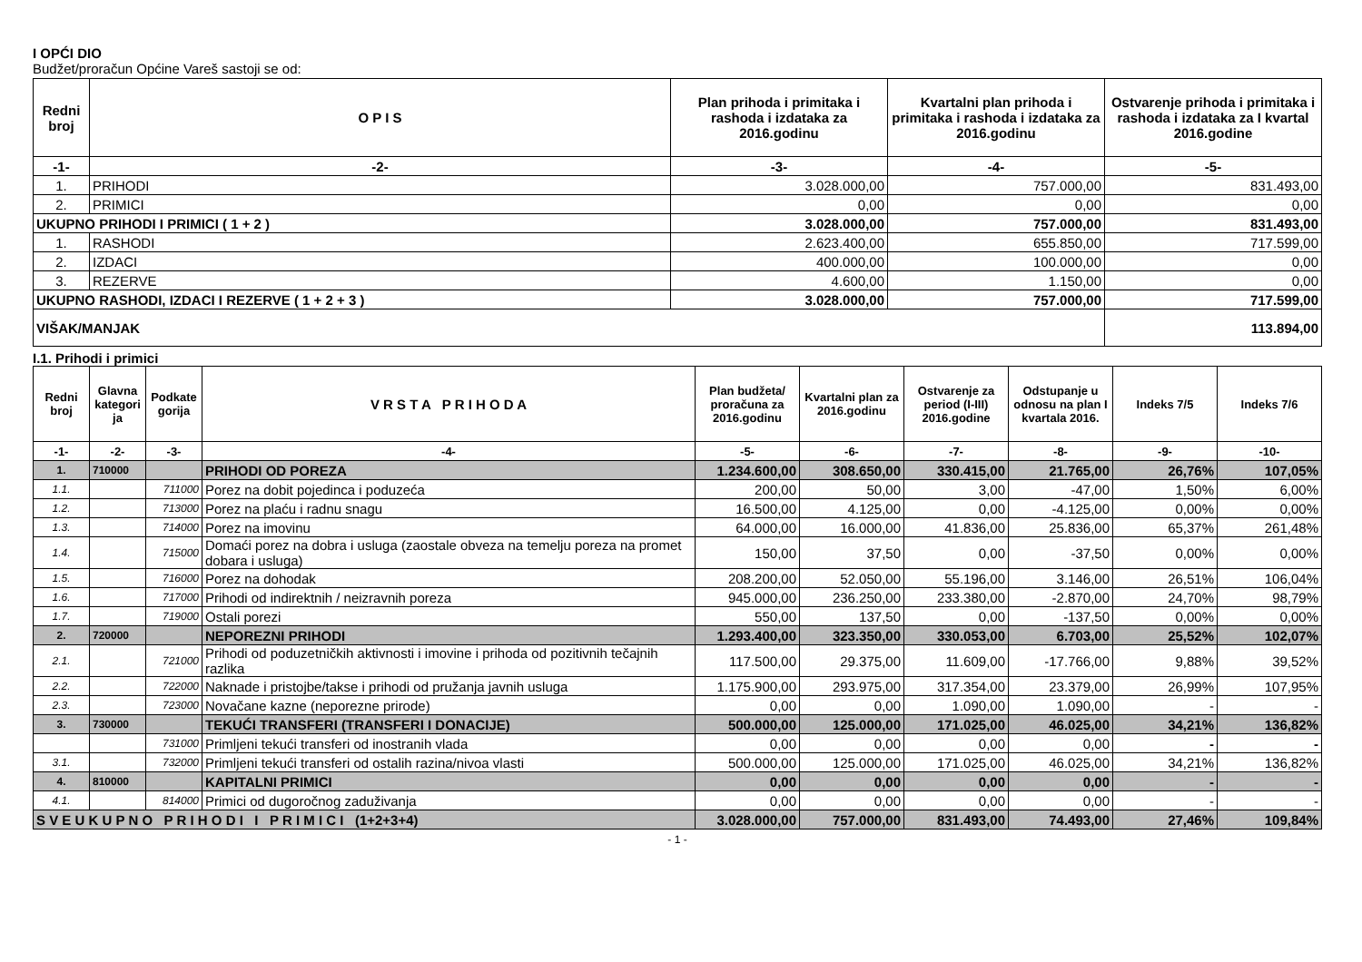I OPĆI DIO
Budžet/proračun Općine Vareš sastoji se od:
| Redni broj | O P I S | Plan prihoda i primitaka i rashoda i izdataka za 2016.godinu | Kvartalni plan prihoda i primitaka i rashoda i izdataka za 2016.godinu | Ostvarenje prihoda i primitaka i rashoda i izdataka za I kvartal 2016.godine |
| --- | --- | --- | --- | --- |
| -1- | -2- | -3- | -4- | -5- |
| 1. | PRIHODI | 3.028.000,00 | 757.000,00 | 831.493,00 |
| 2. | PRIMICI | 0,00 | 0,00 | 0,00 |
| UKUPNO PRIHODI I PRIMICI ( 1 + 2 ) | | 3.028.000,00 | 757.000,00 | 831.493,00 |
| 1. | RASHODI | 2.623.400,00 | 655.850,00 | 717.599,00 |
| 2. | IZDACI | 400.000,00 | 100.000,00 | 0,00 |
| 3. | REZERVE | 4.600,00 | 1.150,00 | 0,00 |
| UKUPNO RASHODI, IZDACI I REZERVE ( 1 + 2 + 3 ) | | 3.028.000,00 | 757.000,00 | 717.599,00 |
| VIŠAK/MANJAK | | | | 113.894,00 |
I.1. Prihodi i primici
| Redni broj | Glavna kategori ja | Podkate gorija | V R S T A P R I H O D A | Plan budžeta/ proračuna za 2016.godinu | Kvartalni plan za 2016.godinu | Ostvarenje za period (I-III) 2016.godine | Odstupanje u odnosu na plan I kvartala 2016. | Indeks 7/5 | Indeks 7/6 |
| --- | --- | --- | --- | --- | --- | --- | --- | --- | --- |
| -1- | -2- | -3- | -4- | -5- | -6- | -7- | -8- | -9- | -10- |
| 1. | 710000 | | PRIHODI OD POREZA | 1.234.600,00 | 308.650,00 | 330.415,00 | 21.765,00 | 26,76% | 107,05% |
| 1.1. | | 711000 | Porez na dobit pojedinca i poduzeća | 200,00 | 50,00 | 3,00 | -47,00 | 1,50% | 6,00% |
| 1.2. | | 713000 | Porez na plaću i radnu snagu | 16.500,00 | 4.125,00 | 0,00 | -4.125,00 | 0,00% | 0,00% |
| 1.3. | | 714000 | Porez na imovinu | 64.000,00 | 16.000,00 | 41.836,00 | 25.836,00 | 65,37% | 261,48% |
| 1.4. | | 715000 | Domaći porez na dobra i usluga (zaostale obveza na temelju poreza na promet dobara i usluga) | 150,00 | 37,50 | 0,00 | -37,50 | 0,00% | 0,00% |
| 1.5. | | 716000 | Porez na dohodak | 208.200,00 | 52.050,00 | 55.196,00 | 3.146,00 | 26,51% | 106,04% |
| 1.6. | | 717000 | Prihodi od indirektnih / neizravnih poreza | 945.000,00 | 236.250,00 | 233.380,00 | -2.870,00 | 24,70% | 98,79% |
| 1.7. | | 719000 | Ostali porezi | 550,00 | 137,50 | 0,00 | -137,50 | 0,00% | 0,00% |
| 2. | 720000 | | NEPOREZNI PRIHODI | 1.293.400,00 | 323.350,00 | 330.053,00 | 6.703,00 | 25,52% | 102,07% |
| 2.1. | | 721000 | Prihodi od poduzetničkih aktivnosti i imovine i prihoda od pozitivnih tečajnih razlika | 117.500,00 | 29.375,00 | 11.609,00 | -17.766,00 | 9,88% | 39,52% |
| 2.2. | | 722000 | Naknade i pristojbe/takse i prihodi od pružanja javnih usluga | 1.175.900,00 | 293.975,00 | 317.354,00 | 23.379,00 | 26,99% | 107,95% |
| 2.3. | | 723000 | Novačane kazne (neporezne prirode) | 0,00 | 0,00 | 1.090,00 | 1.090,00 | - | - |
| 3. | 730000 | | TEKUĆI TRANSFERI (TRANSFERI I DONACIJE) | 500.000,00 | 125.000,00 | 171.025,00 | 46.025,00 | 34,21% | 136,82% |
| | | 731000 | Primljeni tekući transferi od inostranih vlada | 0,00 | 0,00 | 0,00 | 0,00 | - | - |
| 3.1. | | 732000 | Primljeni tekući transferi od ostalih razina/nivoa vlasti | 500.000,00 | 125.000,00 | 171.025,00 | 46.025,00 | 34,21% | 136,82% |
| 4. | 810000 | | KAPITALNI PRIMICI | 0,00 | 0,00 | 0,00 | 0,00 | - | - |
| 4.1. | | 814000 | Primici od dugoročnog zaduživanja | 0,00 | 0,00 | 0,00 | 0,00 | - | - |
| S V E U K U P N O P R I H O D I I P R I M I C I (1+2+3+4) | | | | 3.028.000,00 | 757.000,00 | 831.493,00 | 74.493,00 | 27,46% | 109,84% |
- 1 -